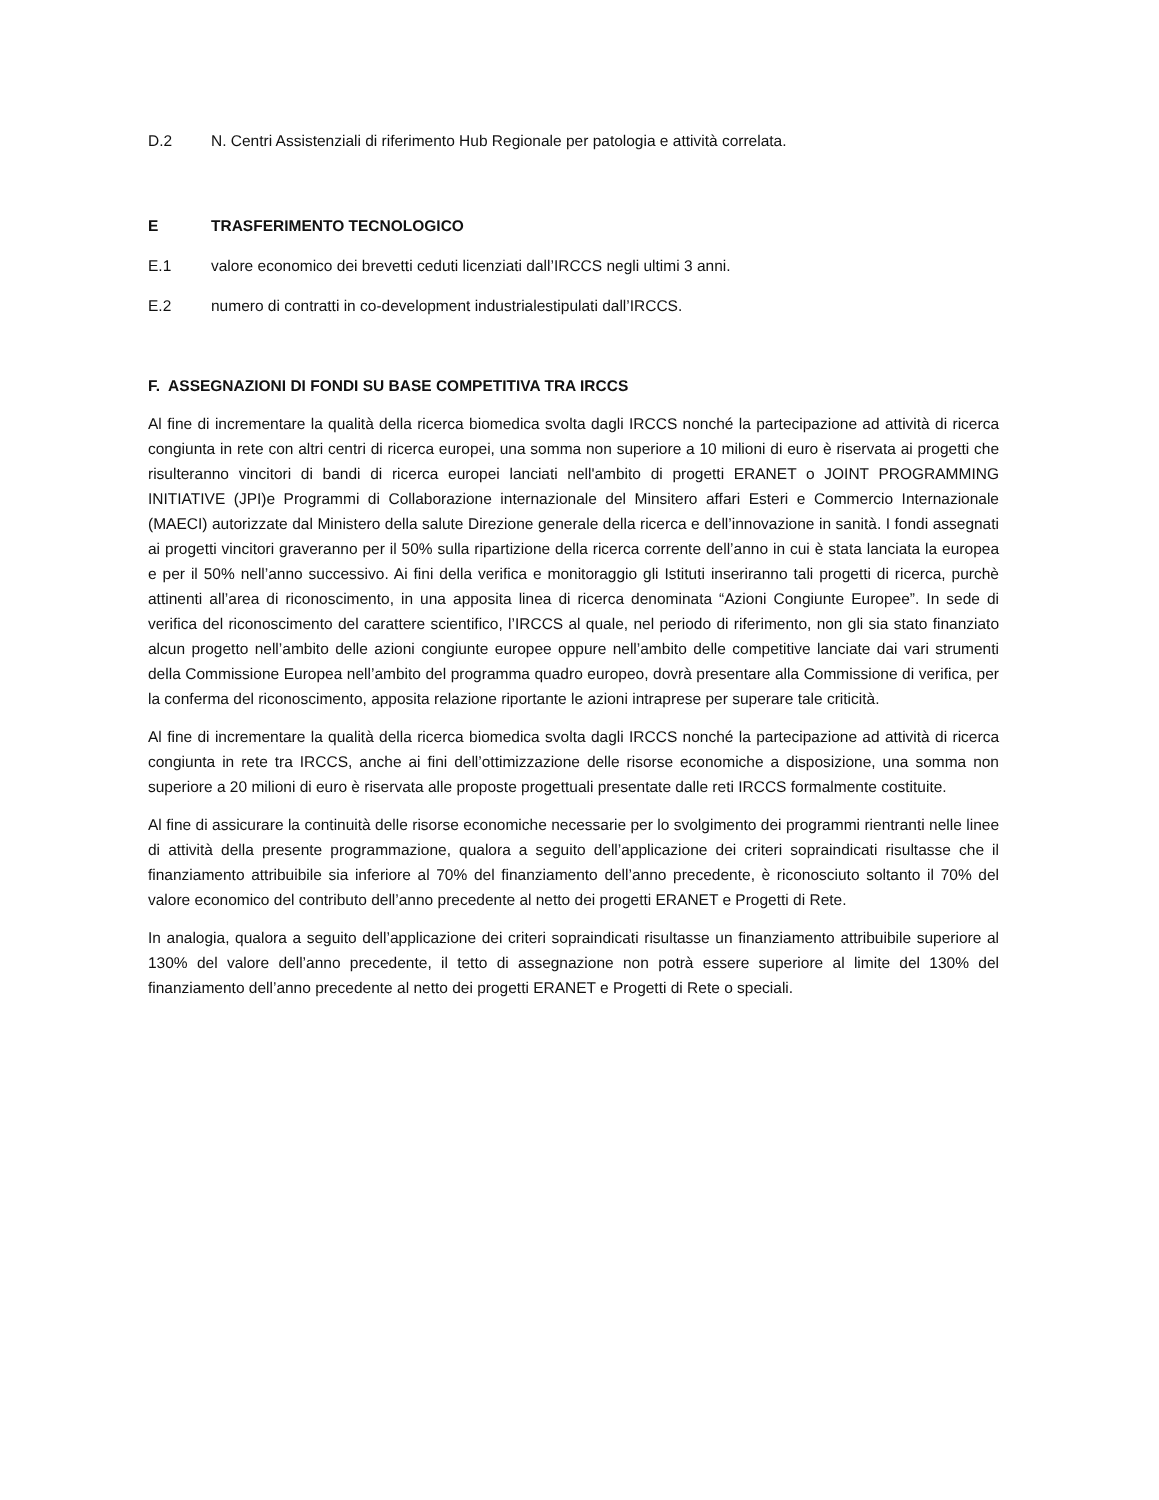D.2 N. Centri Assistenziali di riferimento Hub Regionale per patologia e attività correlata.
E TRASFERIMENTO TECNOLOGICO
E.1 valore economico dei brevetti ceduti licenziati dall’IRCCS negli ultimi 3 anni.
E.2 numero di contratti in co-development industrialestipulati dall’IRCCS.
F. ASSEGNAZIONI DI FONDI SU BASE COMPETITIVA TRA IRCCS
Al fine di incrementare la qualità della ricerca biomedica svolta dagli IRCCS nonché la partecipazione ad attività di ricerca congiunta in rete con altri centri di ricerca europei, una somma non superiore a 10 milioni di euro è riservata ai progetti che risulteranno vincitori di bandi di ricerca europei lanciati nell'ambito di progetti ERANET o JOINT PROGRAMMING INITIATIVE (JPI)e Programmi di Collaborazione internazionale del Minsitero affari Esteri e Commercio Internazionale (MAECI) autorizzate dal Ministero della salute Direzione generale della ricerca e dell’innovazione in sanità. I fondi assegnati ai progetti vincitori graveranno per il 50% sulla ripartizione della ricerca corrente dell’anno in cui è stata lanciata la europea e per il 50% nell’anno successivo. Ai fini della verifica e monitoraggio gli Istituti inseriranno tali progetti di ricerca, purchè attinenti all’area di riconoscimento, in una apposita linea di ricerca denominata “Azioni Congiunte Europee”. In sede di verifica del riconoscimento del carattere scientifico, l’IRCCS al quale, nel periodo di riferimento, non gli sia stato finanziato alcun progetto nell’ambito delle azioni congiunte europee oppure nell’ambito delle competitive lanciate dai vari strumenti della Commissione Europea nell’ambito del programma quadro europeo, dovrà presentare alla Commissione di verifica, per la conferma del riconoscimento, apposita relazione riportante le azioni intraprese per superare tale criticità.
Al fine di incrementare la qualità della ricerca biomedica svolta dagli IRCCS nonché la partecipazione ad attività di ricerca congiunta in rete tra IRCCS, anche ai fini dell’ottimizzazione delle risorse economiche a disposizione, una somma non superiore a 20 milioni di euro è riservata alle proposte progettuali presentate dalle reti IRCCS formalmente costituite.
Al fine di assicurare la continuità delle risorse economiche necessarie per lo svolgimento dei programmi rientranti nelle linee di attività della presente programmazione, qualora a seguito dell’applicazione dei criteri sopraindicati risultasse che il finanziamento attribuibile sia inferiore al 70% del finanziamento dell’anno precedente, è riconosciuto soltanto il 70% del valore economico del contributo dell’anno precedente al netto dei progetti ERANET e Progetti di Rete.
In analogia, qualora a seguito dell’applicazione dei criteri sopraindicati risultasse un finanziamento attribuibile superiore al 130% del valore dell’anno precedente, il tetto di assegnazione non potrà essere superiore al limite del 130% del finanziamento dell’anno precedente al netto dei progetti ERANET e Progetti di Rete o speciali.